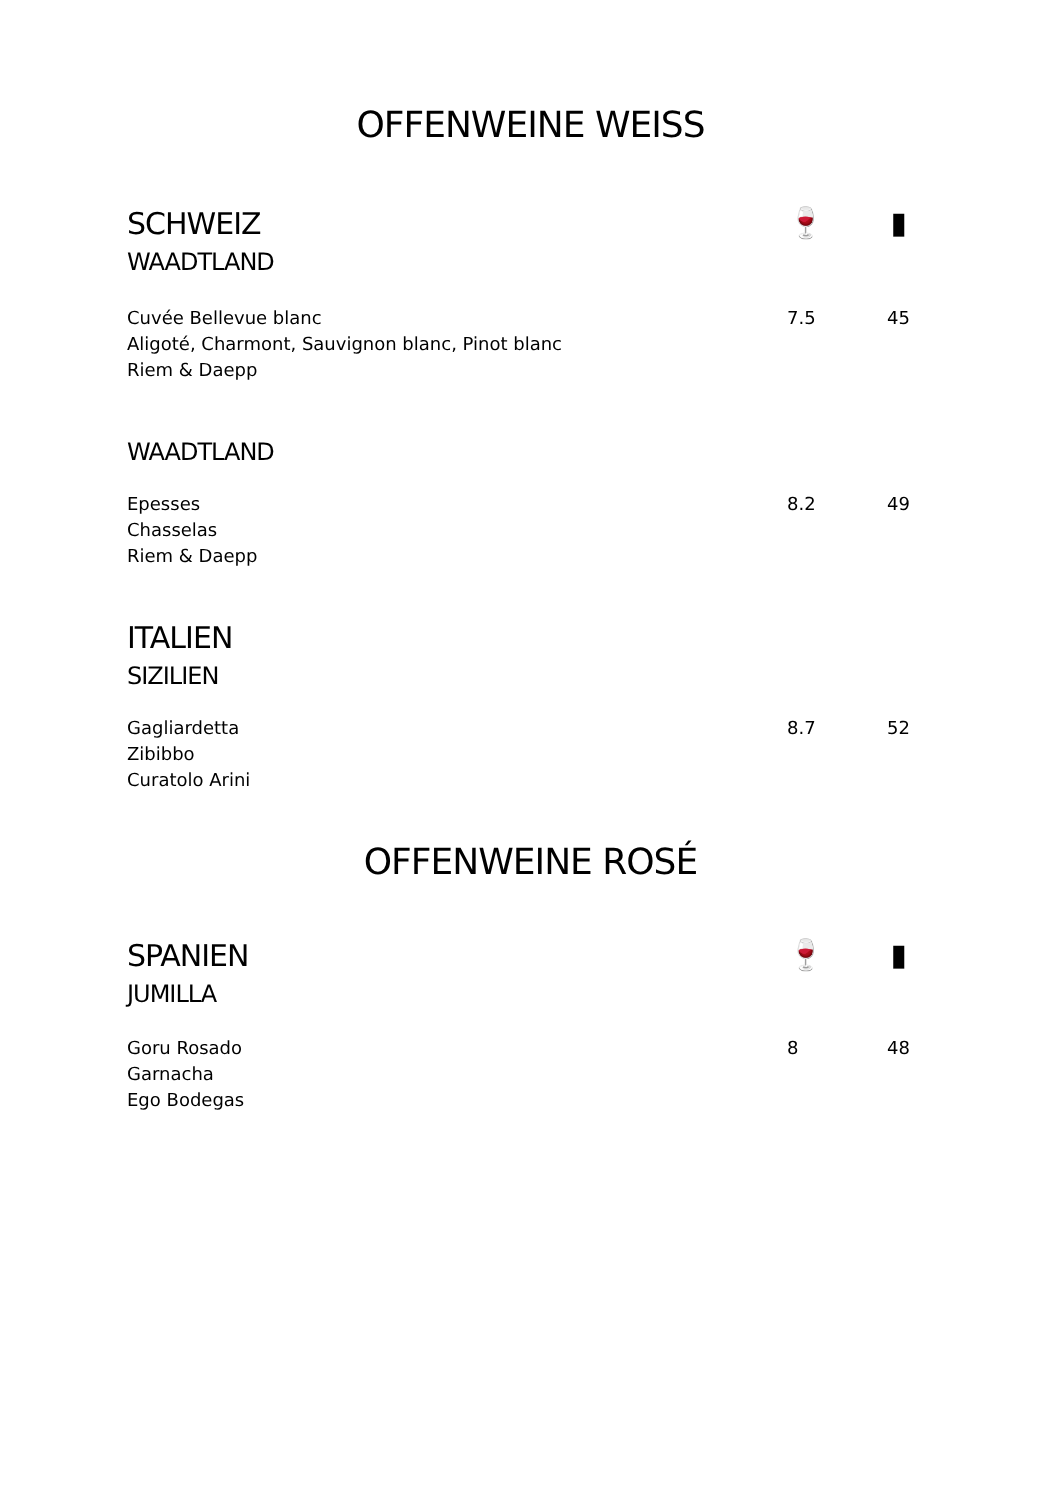OFFENWEINE WEISS
SCHWEIZ
WAADTLAND
🍷 ▮
Cuvée Bellevue blanc
Aligoté, Charmont, Sauvignon blanc, Pinot blanc
Riem & Daepp
7.5 45
WAADTLAND
Epesses
Chasselas
Riem & Daepp
8.2 49
ITALIEN
SIZILIEN
Gagliardetta
Zibibbo
Curatolo Arini
8.7 52
OFFENWEINE ROSÉ
SPANIEN
JUMILLA
🍷 ▮
Goru Rosado
Garnacha
Ego Bodegas
8 48